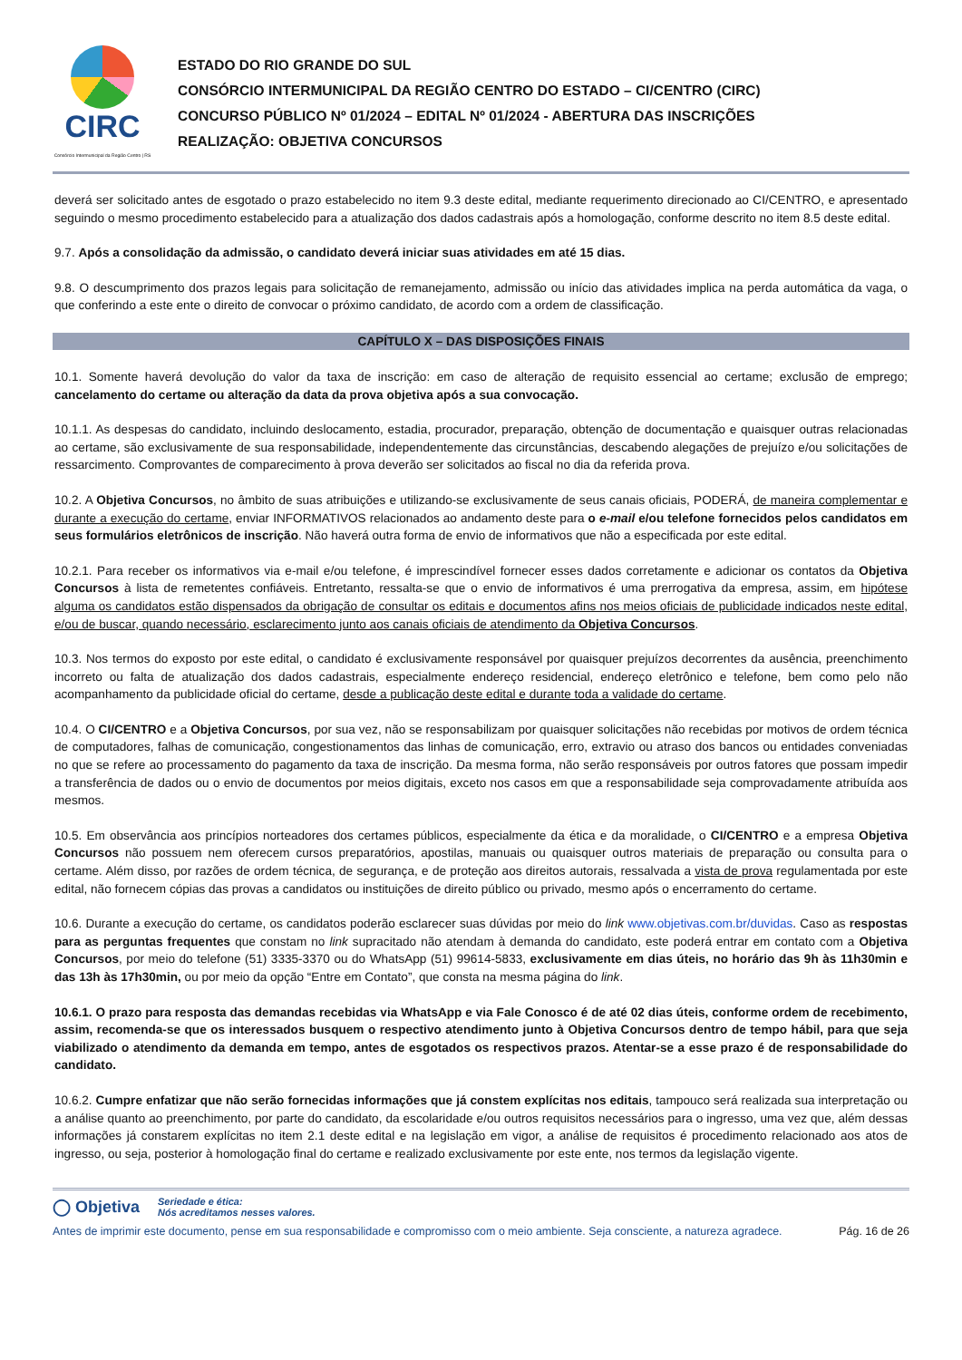CIRC
Consórcio Intermunicipal da Região Centro | RS
ESTADO DO RIO GRANDE DO SUL
CONSÓRCIO INTERMUNICIPAL DA REGIÃO CENTRO DO ESTADO – CI/CENTRO (CIRC)
CONCURSO PÚBLICO Nº 01/2024 – EDITAL Nº 01/2024 - ABERTURA DAS INSCRIÇÕES
REALIZAÇÃO: OBJETIVA CONCURSOS
deverá ser solicitado antes de esgotado o prazo estabelecido no item 9.3 deste edital, mediante requerimento direcionado ao CI/CENTRO, e apresentado seguindo o mesmo procedimento estabelecido para a atualização dos dados cadastrais após a homologação, conforme descrito no item 8.5 deste edital.
9.7. Após a consolidação da admissão, o candidato deverá iniciar suas atividades em até 15 dias.
9.8. O descumprimento dos prazos legais para solicitação de remanejamento, admissão ou início das atividades implica na perda automática da vaga, o que conferindo a este ente o direito de convocar o próximo candidato, de acordo com a ordem de classificação.
CAPÍTULO X – DAS DISPOSIÇÕES FINAIS
10.1. Somente haverá devolução do valor da taxa de inscrição: em caso de alteração de requisito essencial ao certame; exclusão de emprego; cancelamento do certame ou alteração da data da prova objetiva após a sua convocação.
10.1.1. As despesas do candidato, incluindo deslocamento, estadia, procurador, preparação, obtenção de documentação e quaisquer outras relacionadas ao certame, são exclusivamente de sua responsabilidade, independentemente das circunstâncias, descabendo alegações de prejuízo e/ou solicitações de ressarcimento. Comprovantes de comparecimento à prova deverão ser solicitados ao fiscal no dia da referida prova.
10.2. A Objetiva Concursos, no âmbito de suas atribuições e utilizando-se exclusivamente de seus canais oficiais, PODERÁ, de maneira complementar e durante a execução do certame, enviar INFORMATIVOS relacionados ao andamento deste para o e-mail e/ou telefone fornecidos pelos candidatos em seus formulários eletrônicos de inscrição. Não haverá outra forma de envio de informativos que não a especificada por este edital.
10.2.1. Para receber os informativos via e-mail e/ou telefone, é imprescindível fornecer esses dados corretamente e adicionar os contatos da Objetiva Concursos à lista de remetentes confiáveis. Entretanto, ressalta-se que o envio de informativos é uma prerrogativa da empresa, assim, em hipótese alguma os candidatos estão dispensados da obrigação de consultar os editais e documentos afins nos meios oficiais de publicidade indicados neste edital, e/ou de buscar, quando necessário, esclarecimento junto aos canais oficiais de atendimento da Objetiva Concursos.
10.3. Nos termos do exposto por este edital, o candidato é exclusivamente responsável por quaisquer prejuízos decorrentes da ausência, preenchimento incorreto ou falta de atualização dos dados cadastrais, especialmente endereço residencial, endereço eletrônico e telefone, bem como pelo não acompanhamento da publicidade oficial do certame, desde a publicação deste edital e durante toda a validade do certame.
10.4. O CI/CENTRO e a Objetiva Concursos, por sua vez, não se responsabilizam por quaisquer solicitações não recebidas por motivos de ordem técnica de computadores, falhas de comunicação, congestionamentos das linhas de comunicação, erro, extravio ou atraso dos bancos ou entidades conveniadas no que se refere ao processamento do pagamento da taxa de inscrição. Da mesma forma, não serão responsáveis por outros fatores que possam impedir a transferência de dados ou o envio de documentos por meios digitais, exceto nos casos em que a responsabilidade seja comprovadamente atribuída aos mesmos.
10.5. Em observância aos princípios norteadores dos certames públicos, especialmente da ética e da moralidade, o CI/CENTRO e a empresa Objetiva Concursos não possuem nem oferecem cursos preparatórios, apostilas, manuais ou quaisquer outros materiais de preparação ou consulta para o certame. Além disso, por razões de ordem técnica, de segurança, e de proteção aos direitos autorais, ressalvada a vista de prova regulamentada por este edital, não fornecem cópias das provas a candidatos ou instituições de direito público ou privado, mesmo após o encerramento do certame.
10.6. Durante a execução do certame, os candidatos poderão esclarecer suas dúvidas por meio do link www.objetivas.com.br/duvidas. Caso as respostas para as perguntas frequentes que constam no link supracitado não atendam à demanda do candidato, este poderá entrar em contato com a Objetiva Concursos, por meio do telefone (51) 3335-3370 ou do WhatsApp (51) 99614-5833, exclusivamente em dias úteis, no horário das 9h às 11h30min e das 13h às 17h30min, ou por meio da opção “Entre em Contato”, que consta na mesma página do link.
10.6.1. O prazo para resposta das demandas recebidas via WhatsApp e via Fale Conosco é de até 02 dias úteis, conforme ordem de recebimento, assim, recomenda-se que os interessados busquem o respectivo atendimento junto à Objetiva Concursos dentro de tempo hábil, para que seja viabilizado o atendimento da demanda em tempo, antes de esgotados os respectivos prazos. Atentar-se a esse prazo é de responsabilidade do candidato.
10.6.2. Cumpre enfatizar que não serão fornecidas informações que já constem explícitas nos editais, tampouco será realizada sua interpretação ou a análise quanto ao preenchimento, por parte do candidato, da escolaridade e/ou outros requisitos necessários para o ingresso, uma vez que, além dessas informações já constarem explícitas no item 2.1 deste edital e na legislação em vigor, a análise de requisitos é procedimento relacionado aos atos de ingresso, ou seja, posterior à homologação final do certame e realizado exclusivamente por este ente, nos termos da legislação vigente.
◯ Objetiva Seriedade e ética:
Nós acreditamos nesses valores.
Antes de imprimir este documento, pense em sua responsabilidade e compromisso com o meio ambiente. Seja consciente, a natureza agradece. Pág. 16 de 26